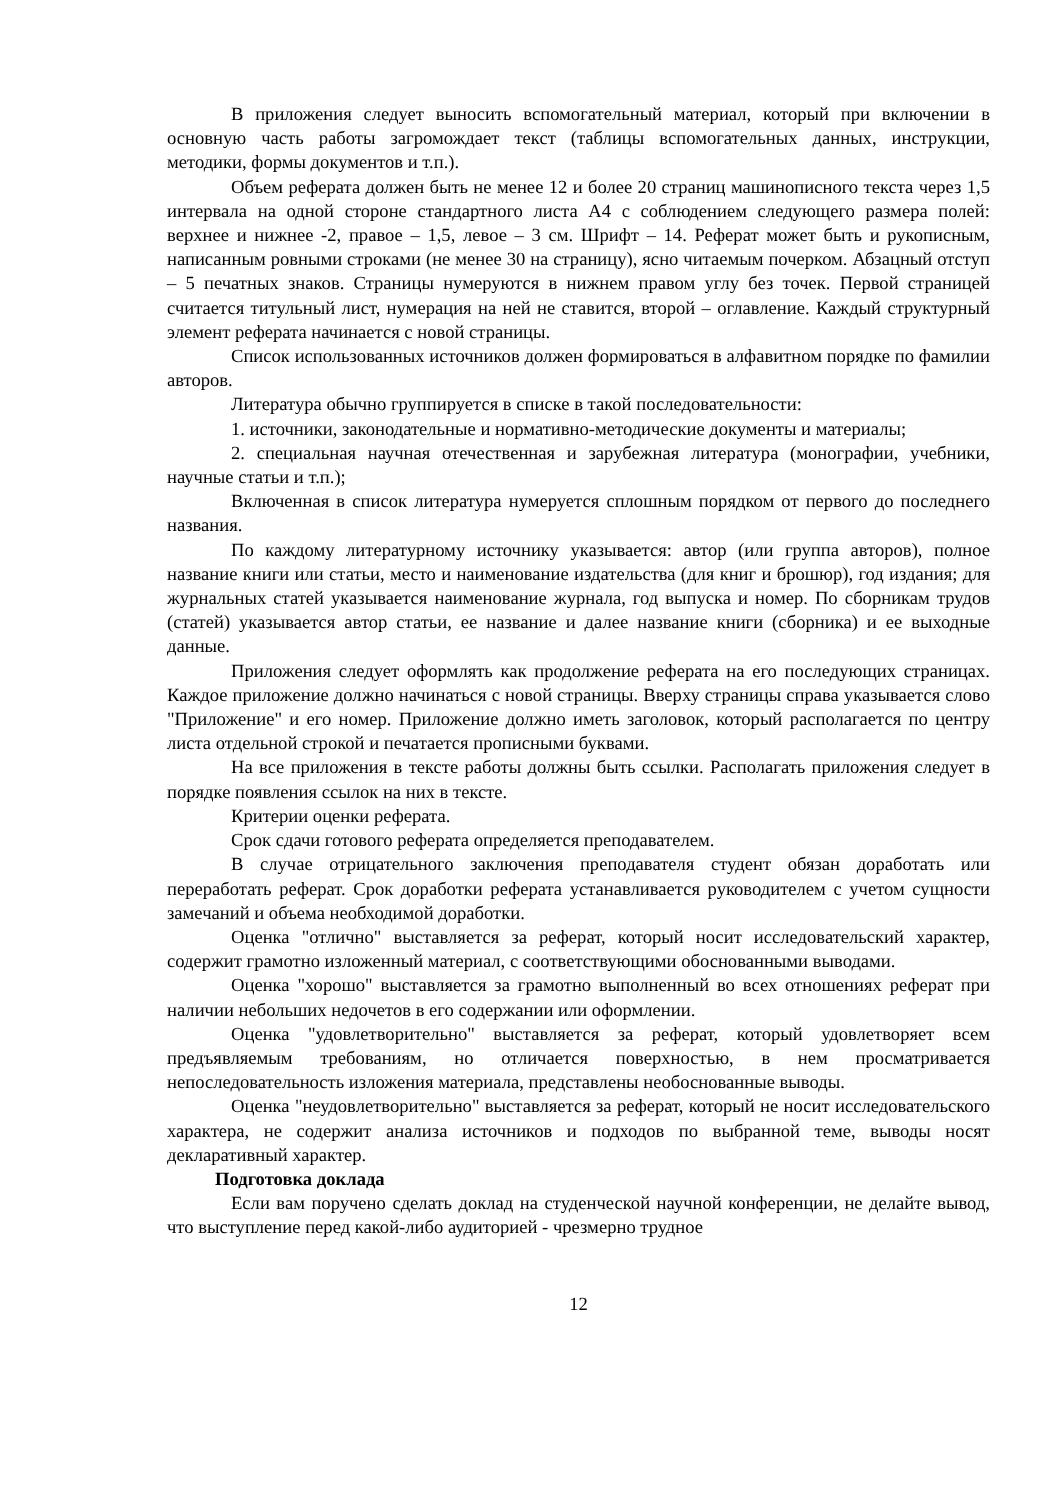В приложения следует выносить вспомогательный материал, который при включении в основную часть работы загромождает текст (таблицы вспомогательных данных, инструкции, методики, формы документов и т.п.).
Объем реферата должен быть не менее 12 и более 20 страниц машинописного текста через 1,5 интервала на одной стороне стандартного листа А4 с соблюдением следующего размера полей: верхнее и нижнее -2, правое – 1,5, левое – 3 см. Шрифт – 14. Реферат может быть и рукописным, написанным ровными строками (не менее 30 на страницу), ясно читаемым почерком. Абзацный отступ – 5 печатных знаков. Страницы нумеруются в нижнем правом углу без точек. Первой страницей считается титульный лист, нумерация на ней не ставится, второй – оглавление. Каждый структурный элемент реферата начинается с новой страницы.
Список использованных источников должен формироваться в алфавитном порядке по фамилии авторов.
Литература обычно группируется в списке в такой последовательности:
1. источники, законодательные и нормативно-методические документы и материалы;
2. специальная научная отечественная и зарубежная литература (монографии, учебники, научные статьи и т.п.);
Включенная в список литература нумеруется сплошным порядком от первого до последнего названия.
По каждому литературному источнику указывается: автор (или группа авторов), полное название книги или статьи, место и наименование издательства (для книг и брошюр), год издания; для журнальных статей указывается наименование журнала, год выпуска и номер. По сборникам трудов (статей) указывается автор статьи, ее название и далее название книги (сборника) и ее выходные данные.
Приложения следует оформлять как продолжение реферата на его последующих страницах. Каждое приложение должно начинаться с новой страницы. Вверху страницы справа указывается слово "Приложение" и его номер. Приложение должно иметь заголовок, который располагается по центру листа отдельной строкой и печатается прописными буквами.
На все приложения в тексте работы должны быть ссылки. Располагать приложения следует в порядке появления ссылок на них в тексте.
Критерии оценки реферата.
Срок сдачи готового реферата определяется преподавателем.
В случае отрицательного заключения преподавателя студент обязан доработать или переработать реферат. Срок доработки реферата устанавливается руководителем с учетом сущности замечаний и объема необходимой доработки.
Оценка "отлично" выставляется за реферат, который носит исследовательский характер, содержит грамотно изложенный материал, с соответствующими обоснованными выводами.
Оценка "хорошо" выставляется за грамотно выполненный во всех отношениях реферат при наличии небольших недочетов в его содержании или оформлении.
Оценка "удовлетворительно" выставляется за реферат, который удовлетворяет всем предъявляемым требованиям, но отличается поверхностью, в нем просматривается непоследовательность изложения материала, представлены необоснованные выводы.
Оценка "неудовлетворительно" выставляется за реферат, который не носит исследовательского характера, не содержит анализа источников и подходов по выбранной теме, выводы носят декларативный характер.
Подготовка доклада
Если вам поручено сделать доклад на студенческой научной конференции, не делайте вывод, что выступление перед какой-либо аудиторией - чрезмерно трудное
12